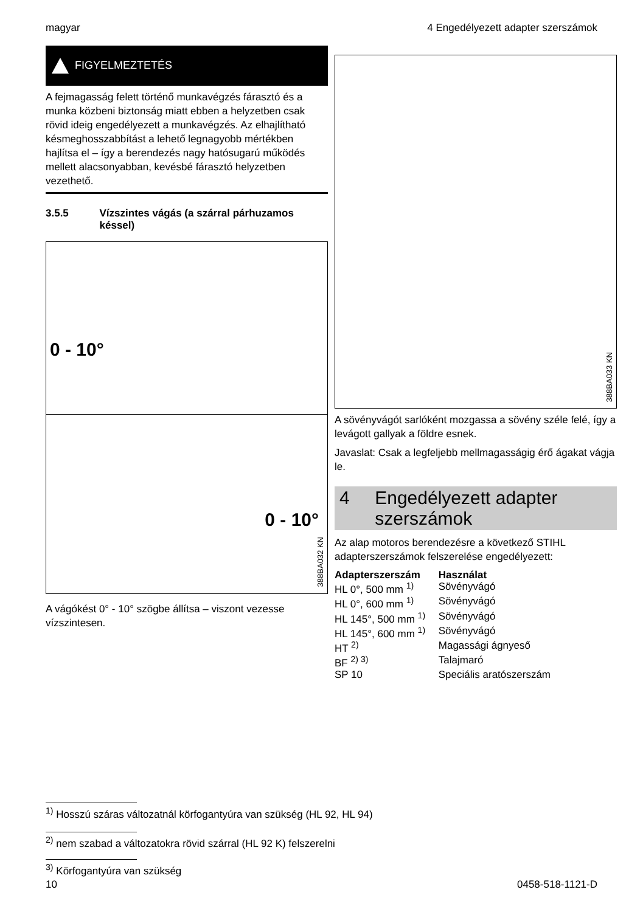magyar 4 Engedélyezett adapter szerszámok
FIGYELMEZTETÉS
A fejmagasság felett történő munkavégzés fárasztó és a munka közbeni biztonság miatt ebben a helyzetben csak rövid ideig engedélyezett a munkavégzés. Az elhajlítható késmeghosszabbítást a lehető legnagyobb mértékben hajlítsa el – így a berendezés nagy hatósugarú működés mellett alacsonyabban, kevésbé fárasztó helyzetben vezethető.
3.5.5 Vízszintes vágás (a szárral párhuzamos késsel)
0 - 10°
0 - 10°
388BA032 KN
A vágókést 0° - 10° szögbe állítsa – viszont vezesse vízszintesen.
388BA033 KN
A sövényvágót sarlóként mozgassa a sövény széle felé, így a levágott gallyak a földre esnek.
Javaslat: Csak a legfeljebb mellmagasságig érő ágakat vágja le.
4 Engedélyezett adapter szerszámok
Az alap motoros berendezésre a következő STIHL adapterszerszámok felszerelése engedélyezett:
| Adapterszerszám | Használat |
| --- | --- |
| HL 0°, 500 mm <sup>1)</sup> | Sövényvágó |
| HL 0°, 600 mm <sup>1)</sup> | Sövényvágó |
| HL 145°, 500 mm <sup>1)</sup> | Sövényvágó |
| HL 145°, 600 mm <sup>1)</sup> | Sövényvágó |
| HT <sup>2)</sup> | Magassági ágnyeső |
| BF <sup>2) 3)</sup> | Talajmaró |
| SP 10 | Speciális aratószerszám |
<sup>1)</sup> Hosszú száras változatnál körfogantyúra van szükség (HL 92, HL 94)
<sup>2)</sup> nem szabad a változatokra rövid szárral (HL 92 K) felszerelni
<sup>3)</sup> Körfogantyúra van szükség
10 0458-518-1121-D